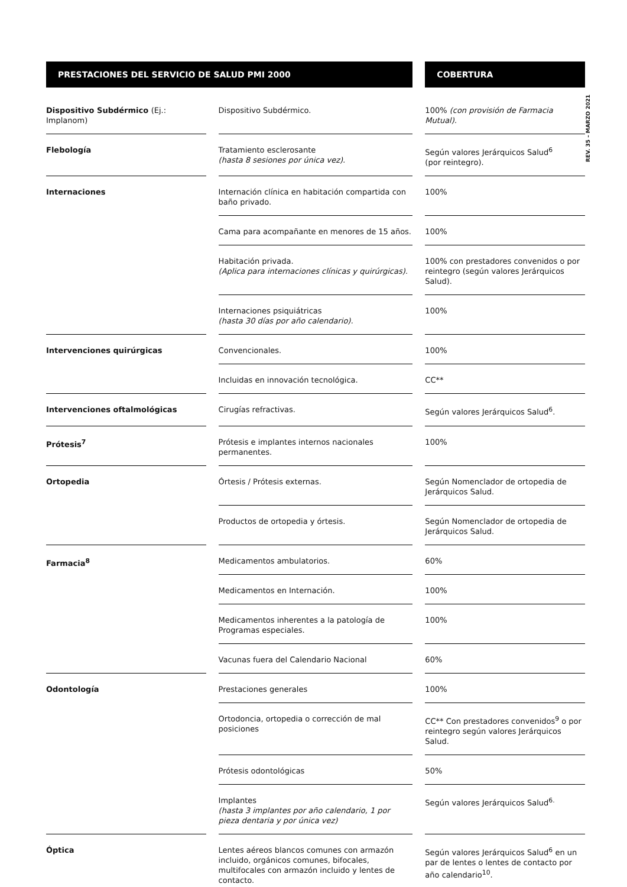REV. 35 – MARZO 2021
| PRESTACIONES DEL SERVICIO DE SALUD PMI 2000 | | | | COBERTURA |
| --- | --- | --- | --- | --- |
| Dispositivo Subdérmico (Ej.: Implanom) | | Dispositivo Subdérmico. | | 100% (con provisión de Farmacia Mutual). |
| Flebología | | Tratamiento esclerosante (hasta 8 sesiones por única vez). | | Según valores Jerárquicos Salud<sup>6</sup> (por reintegro). |
| Internaciones | | Internación clínica en habitación compartida con baño privado. | | 100% |
| | | Cama para acompañante en menores de 15 años. | | 100% |
| | | Habitación privada. (Aplica para internaciones clínicas y quirúrgicas). | | 100% con prestadores convenidos o por reintegro (según valores Jerárquicos Salud). |
| | | Internaciones psiquiátricas (hasta 30 días por año calendario). | | 100% |
| Intervenciones quirúrgicas | | Convencionales. | | 100% |
| | | Incluidas en innovación tecnológica. | | CC** |
| Intervenciones oftalmológicas | | Cirugías refractivas. | | Según valores Jerárquicos Salud<sup>6</sup>. |
| Prótesis<sup>7</sup> | | Prótesis e implantes internos nacionales permanentes. | | 100% |
| Ortopedia | | Órtesis / Prótesis externas. | | Según Nomenclador de ortopedia de Jerárquicos Salud. |
| | | Productos de ortopedia y órtesis. | | Según Nomenclador de ortopedia de Jerárquicos Salud. |
| Farmacia<sup>8</sup> | | Medicamentos ambulatorios. | | 60% |
| | | Medicamentos en Internación. | | 100% |
| | | Medicamentos inherentes a la patología de Programas especiales. | | 100% |
| | | Vacunas fuera del Calendario Nacional | | 60% |
| Odontología | | Prestaciones generales | | 100% |
| | | Ortodoncia, ortopedia o corrección de mal posiciones | | CC** Con prestadores convenidos<sup>9</sup> o por reintegro según valores Jerárquicos Salud. |
| | | Prótesis odontológicas | | 50% |
| | | Implantes (hasta 3 implantes por año calendario, 1 por pieza dentaria y por única vez) | | Según valores Jerárquicos Salud<sup>6.</sup> |
| Óptica | | Lentes aéreos blancos comunes con armazón incluido, orgánicos comunes, bifocales, multifocales con armazón incluido y lentes de contacto. | | Según valores Jerárquicos Salud<sup>6</sup> en un par de lentes o lentes de contacto por año calendario<sup>10</sup>. |